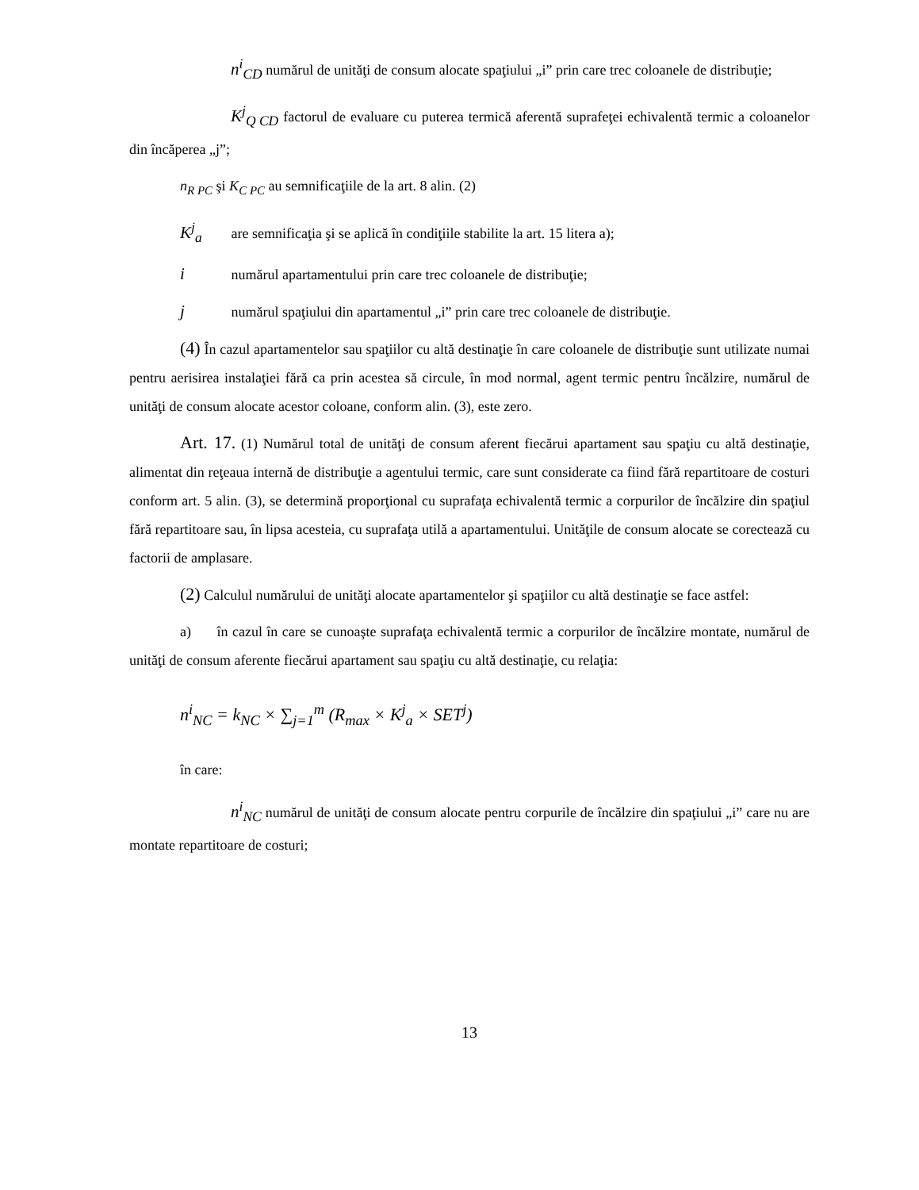n<sup>i</sup><sub>CD</sub> numărul de unităţi de consum alocate spaţiului „i” prin care trec coloanele de distribuţie;
K<sup>j</sup><sub>Q CD</sub> factorul de evaluare cu puterea termică aferentă suprafeţei echivalentă termic a coloanelor din încăperea „j”;
n<sub>R PC</sub> şi K<sub>C PC</sub> au semnificaţiile de la art. 8 alin. (2)
K<sup>j</sup><sub>a</sub> are semnificaţia şi se aplică în condiţiile stabilite la art. 15 litera a);
i numărul apartamentului prin care trec coloanele de distribuţie;
j numărul spaţiului din apartamentul „i” prin care trec coloanele de distribuţie.
(4) În cazul apartamentelor sau spaţiilor cu altă destinaţie în care coloanele de distribuţie sunt utilizate numai pentru aerisirea instalaţiei fără ca prin acestea să circule, în mod normal, agent termic pentru încălzire, numărul de unităţi de consum alocate acestor coloane, conform alin. (3), este zero.
Art. 17. (1) Numărul total de unităţi de consum aferent fiecărui apartament sau spaţiu cu altă destinaţie, alimentat din reţeaua internă de distribuţie a agentului termic, care sunt considerate ca fiind fără repartitoare de costuri conform art. 5 alin. (3), se determină proporţional cu suprafaţa echivalentă termic a corpurilor de încălzire din spaţiul fără repartitoare sau, în lipsa acesteia, cu suprafaţa utilă a apartamentului. Unităţile de consum alocate se corectează cu factorii de amplasare.
(2) Calculul numărului de unităţi alocate apartamentelor şi spaţiilor cu altă destinaţie se face astfel:
a) în cazul în care se cunoaşte suprafaţa echivalentă termic a corpurilor de încălzire montate, numărul de unităţi de consum aferente fiecărui apartament sau spaţiu cu altă destinaţie, cu relaţia:
n<sup>i</sup><sub>NC</sub> = k<sub>NC</sub> × ∑<sub>j=1</sub><sup>m</sup> (R<sub>max</sub> × K<sup>j</sup><sub>a</sub> × SET<sup>j</sup>)
în care:
n<sup>i</sup><sub>NC</sub> numărul de unităţi de consum alocate pentru corpurile de încălzire din spaţiului „i” care nu are montate repartitoare de costuri;
13